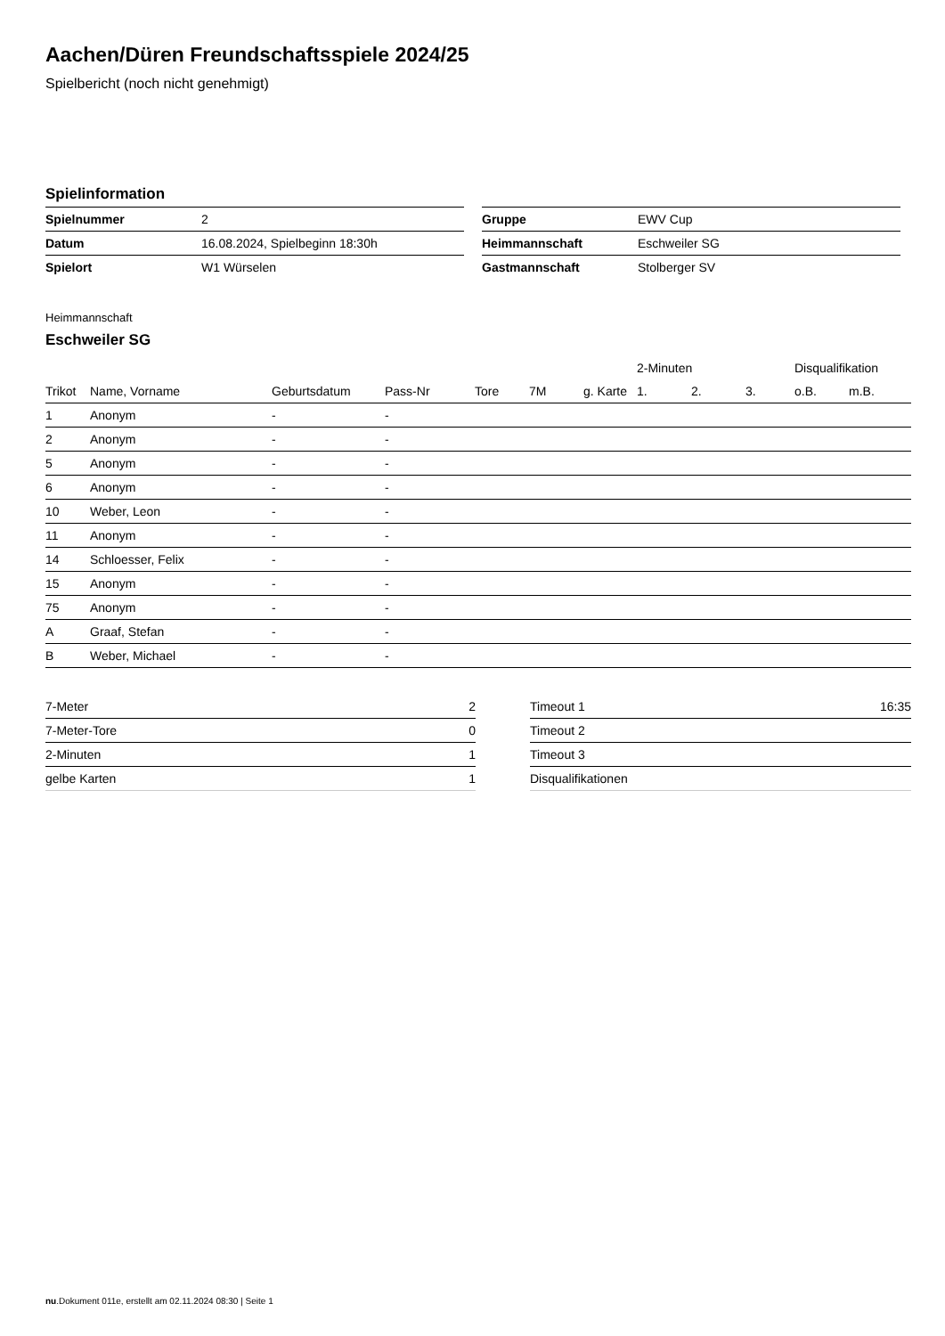Aachen/Düren Freundschaftsspiele 2024/25
Spielbericht (noch nicht genehmigt)
Spielinformation
| Spielnummer | 2 |
| Datum | 16.08.2024, Spielbeginn 18:30h |
| Spielort | W1 Würselen |
| Gruppe | EWV Cup |
| Heimmannschaft | Eschweiler SG |
| Gastmannschaft | Stolberger SV |
Heimmannschaft
Eschweiler SG
| | | | | | | | 2-Minuten | | | Disqualifikation | |
| --- | --- | --- | --- | --- | --- | --- | --- | --- | --- | --- | --- |
| Trikot | Name, Vorname | Geburtsdatum | Pass-Nr | Tore | 7M | g. Karte | 1. | 2. | 3. | o.B. | m.B. |
| 1 | Anonym | - | - | | | | | | | | |
| 2 | Anonym | - | - | | | | | | | | |
| 5 | Anonym | - | - | | | | | | | | |
| 6 | Anonym | - | - | | | | | | | | |
| 10 | Weber, Leon | - | - | | | | | | | | |
| 11 | Anonym | - | - | | | | | | | | |
| 14 | Schloesser, Felix | - | - | | | | | | | | |
| 15 | Anonym | - | - | | | | | | | | |
| 75 | Anonym | - | - | | | | | | | | |
| A | Graaf, Stefan | - | - | | | | | | | | |
| B | Weber, Michael | - | - | | | | | | | | |
| 7-Meter | 2 |
| 7-Meter-Tore | 0 |
| 2-Minuten | 1 |
| gelbe Karten | 1 |
| Timeout 1 | 16:35 |
| Timeout 2 | |
| Timeout 3 | |
| Disqualifikationen | |
nu.Dokument 011e, erstellt am 02.11.2024 08:30 | Seite 1